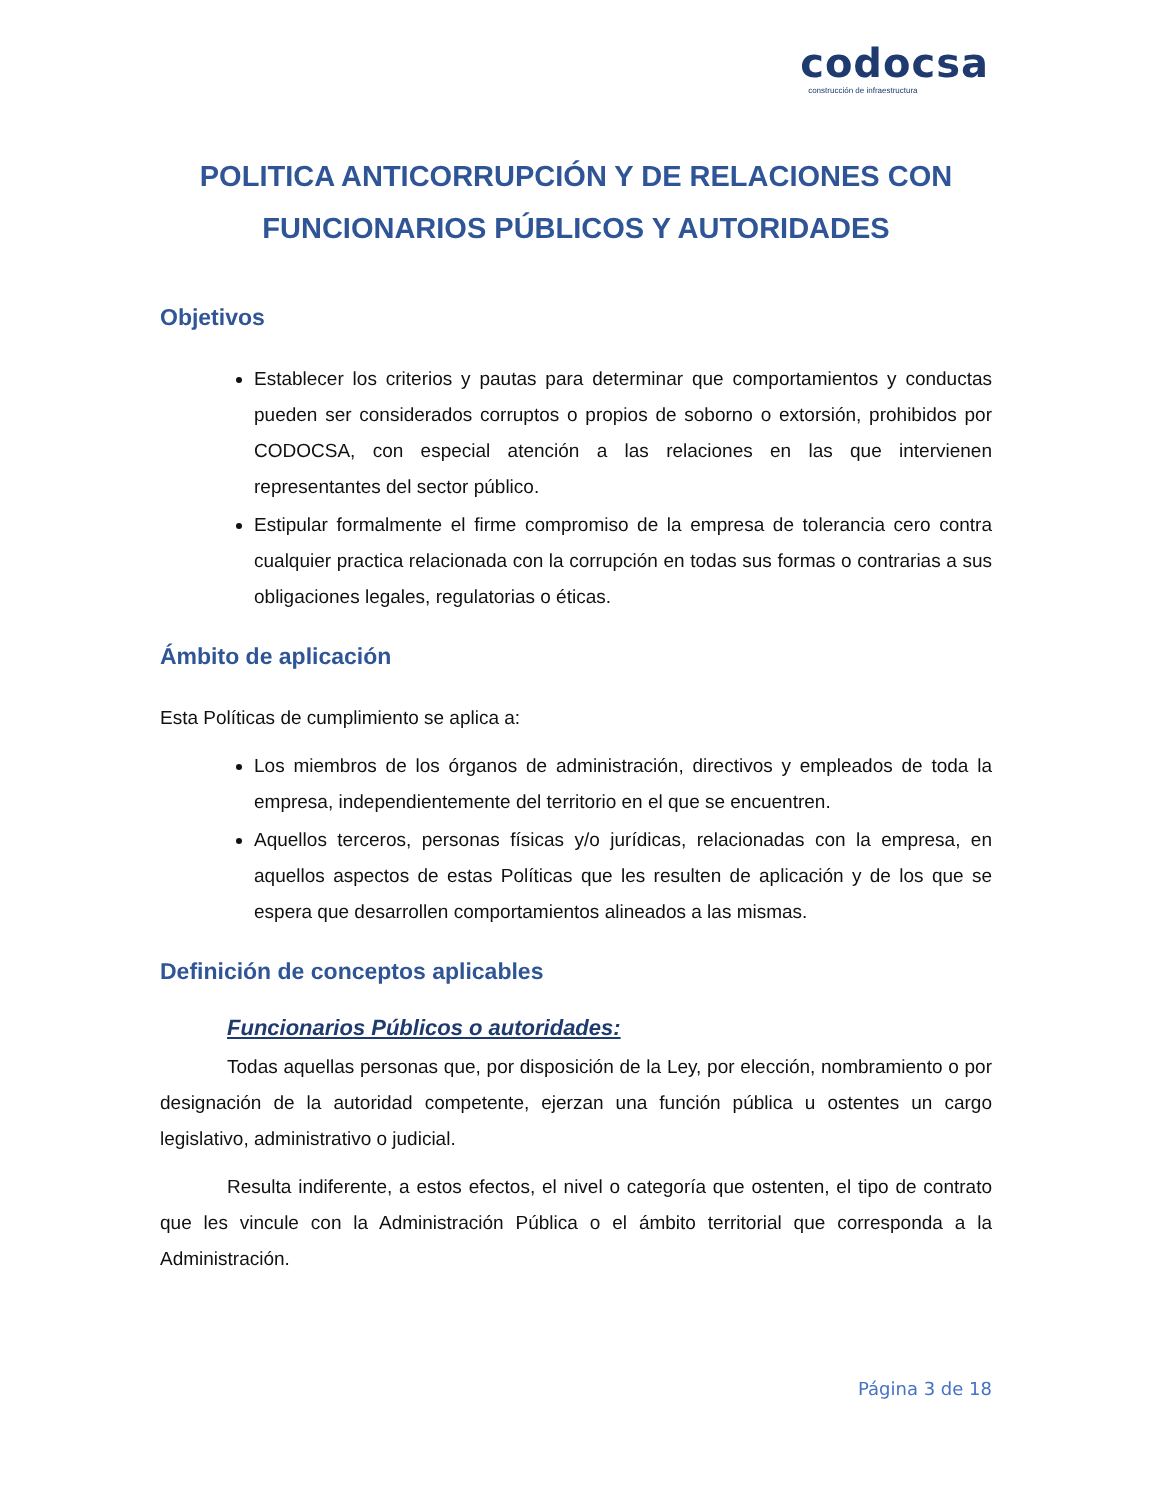codocsa
construcción de infraestructura
POLITICA ANTICORRUPCIÓN Y DE RELACIONES CON FUNCIONARIOS PÚBLICOS Y AUTORIDADES
Objetivos
Establecer los criterios y pautas para determinar que comportamientos y conductas pueden ser considerados corruptos o propios de soborno o extorsión, prohibidos por CODOCSA, con especial atención a las relaciones en las que intervienen representantes del sector público.
Estipular formalmente el firme compromiso de la empresa de tolerancia cero contra cualquier practica relacionada con la corrupción en todas sus formas o contrarias a sus obligaciones legales, regulatorias o éticas.
Ámbito de aplicación
Esta Políticas de cumplimiento se aplica a:
Los miembros de los órganos de administración, directivos y empleados de toda la empresa, independientemente del territorio en el que se encuentren.
Aquellos terceros, personas físicas y/o jurídicas, relacionadas con la empresa, en aquellos aspectos de estas Políticas que les resulten de aplicación y de los que se espera que desarrollen comportamientos alineados a las mismas.
Definición de conceptos aplicables
Funcionarios Públicos o autoridades:
Todas aquellas personas que, por disposición de la Ley, por elección, nombramiento o por designación de la autoridad competente, ejerzan una función pública u ostentes un cargo legislativo, administrativo o judicial.
Resulta indiferente, a estos efectos, el nivel o categoría que ostenten, el tipo de contrato que les vincule con la Administración Pública o el ámbito territorial que corresponda a la Administración.
Página 3 de 18